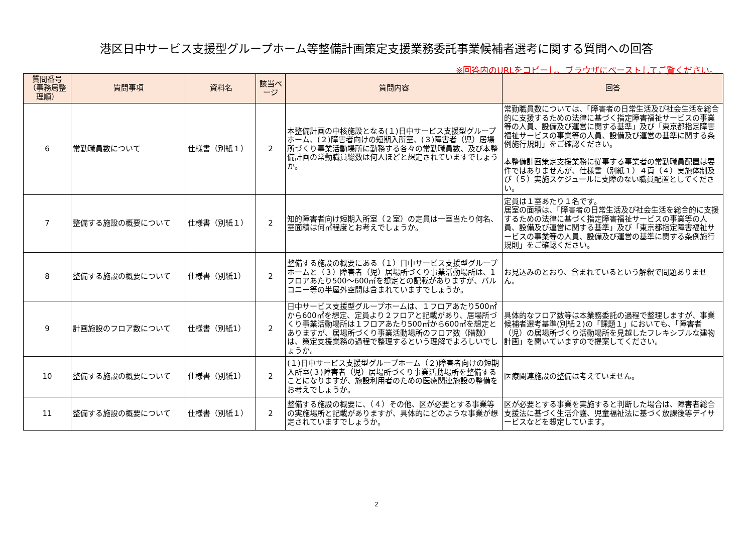港区日中サービス支援型グループホーム等整備計画策定支援業務委託事業候補者選考に関する質問への回答
※回答内のURLをコピーし、ブラウザにペーストしてご覧ください。
| 質問番号（事務局整理順） | 質問事項 | 資料名 | 該当ページ | 質問内容 | 回答 |
| --- | --- | --- | --- | --- | --- |
| 6 | 常勤職員数について | 仕様書（別紙１） | 2 | 本整備計画の中核施設となる(１)日中サービス支援型グループホーム、(２)障害者向けの短期入所室、(３)障害者（児）居場所づくり事業活動場所に勤務する各々の常勤職員数、及び本整備計画の常勤職員総数は何人ほどと想定されていますでしょうか。 | 常勤職員数については、「障害者の日常生活及び社会生活を総合的に支援するための法律に基づく指定障害福祉サービスの事業等の人員、設備及び運営に関する基準」及び「東京都指定障害福祉サービスの事業等の人員、設備及び運営の基準に関する条例施行規則」をご確認ください。 本整備計画策定支援業務に従事する事業者の常勤職員配置は要件ではありませんが、仕様書（別紙１）４頁（４）実施体制及び（５）実施スケジュールに支障のない職員配置としてください。 |
| 7 | 整備する施設の概要について | 仕様書（別紙１） | 2 | 知的障害者向け短期入所室（２室）の定員は一室当たり何名、室面積は何㎡程度とお考えでしょうか。 | 定員は１室あたり１名です。 居室の面積は、「障害者の日常生活及び社会生活を総合的に支援するための法律に基づく指定障害福祉サービスの事業等の人員、設備及び運営に関する基準」及び「東京都指定障害福祉サービスの事業等の人員、設備及び運営の基準に関する条例施行規則」をご確認ください。 |
| 8 | 整備する施設の概要について | 仕様書（別紙1） | 2 | 整備する施設の概要にある（１）日中サービス支援型グループホームと（３）障害者（児）居場所づくり事業活動場所は、1フロアあたり500～600㎡を想定との記載がありますが、バルコニー等の半屋外空間は含まれていますでしょうか。 | お見込みのとおり、含まれているという解釈で問題ありません。 |
| 9 | 計画施設のフロア数について | 仕様書（別紙1） | 2 | 日中サービス支援型グループホームは、１フロアあたり500㎡から600㎡を想定、定員より２フロアと記載があり、居場所づくり事業活動場所は１フロアあたり500㎡から600㎡を想定とありますが、居場所づくり事業活動場所のフロア数（階数）は、策定支援業務の過程で整理するという理解でよろしいでしょうか。 | 具体的なフロア数等は本業務委託の過程で整理しますが、事業候補者選考基準(別紙２)の「課題１」においても、「障害者（児）の居場所づくり活動場所を見越したフレキシブルな建物計画」を聞いていますので提案してください。 |
| 10 | 整備する施設の概要について | 仕様書（別紙1） | 2 | (１)日中サービス支援型グループホーム（２)障害者向けの短期入所室(３)障害者（児）居場所づくり事業活動場所を整備することになりますが、施設利用者のための医療関連施設の整備をお考えでしょうか。 | 医療関連施設の整備は考えていません。 |
| 11 | 整備する施設の概要について | 仕様書（別紙１） | 2 | 整備する施設の概要に、（４）その他、区が必要とする事業等の実施場所と記載がありますが、具体的にどのような事業が想定されていますでしょうか。 | 区が必要とする事業を実施すると判断した場合は、障害者総合支援法に基づく生活介護、児童福祉法に基づく放課後等デイサービスなどを想定しています。 |
2